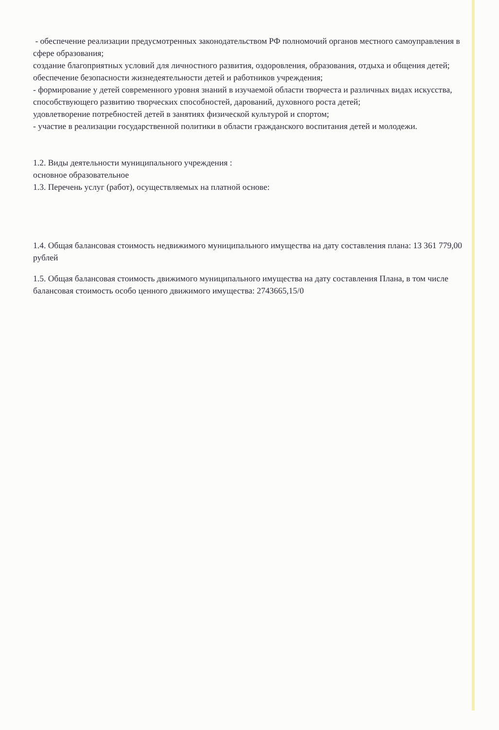- обеспечение реализации предусмотренных законодательством РФ полномочий органов местного самоуправления в сфере образования;
создание благоприятных условий для личностного развития, оздоровления, образования, отдыха и общения детей;
обеспечение безопасности жизнедеятельности детей и работников учреждения;
- формирование у детей современного уровня знаний в изучаемой области творчеста и различных видах искусства, способствующего развитию творческих способностей, дарований, духовного роста детей;
удовлетворение потребностей детей в занятиях физической культурой и спортом;
- участие в реализации государственной политики в области гражданского воспитания детей и молодежи.
1.2. Виды деятельности муниципального учреждения :
основное образовательное
1.3. Перечень услуг (работ), осуществляемых на платной основе:
1.4. Общая балансовая стоимость недвижимого муниципального имущества на дату составления плана: 13 361 779,00 рублей
1.5. Общая балансовая стоимость движимого муниципального имущества на дату составления Плана, в том числе балансовая стоимость особо ценного движимого имущества: 2743665,15/0